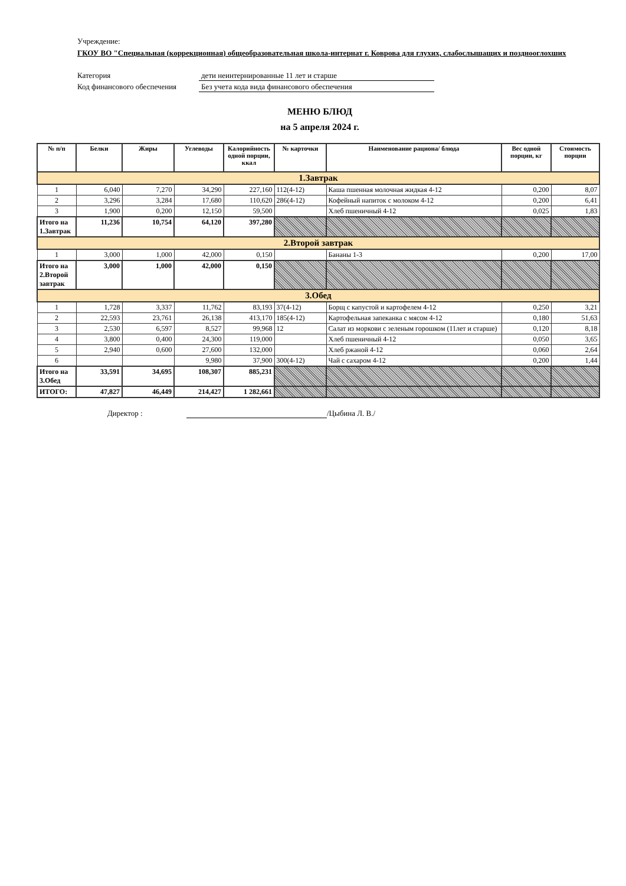Учреждение:
ГКОУ ВО "Специальная (коррекционная) общеобразовательная школа-интернат г. Коврова для глухих, слабослышащих и позднооглохших
Категория дети неинтернированные 11 лет и старше
Код финансового обеспечения Без учета кода вида финансового обеспечения
МЕНЮ БЛЮД
на 5 апреля 2024 г.
| № п/п | Белки | Жиры | Углеводы | Калорийность одной порции, ккал | № карточки | Наименование рациона/ блюда | Вес одной порции, кг | Стоимость порции |
| --- | --- | --- | --- | --- | --- | --- | --- | --- |
| 1.Завтрак | | | | | | | | |
| 1 | 6,040 | 7,270 | 34,290 | 227,160 | 112(4-12) | Каша пшенная молочная жидкая 4-12 | 0,200 | 8,07 |
| 2 | 3,296 | 3,284 | 17,680 | 110,620 | 286(4-12) | Кофейный напиток с молоком 4-12 | 0,200 | 6,41 |
| 3 | 1,900 | 0,200 | 12,150 | 59,500 | | Хлеб пшеничный 4-12 | 0,025 | 1,83 |
| Итого на 1.Завтрак | 11,236 | 10,754 | 64,120 | 397,280 | | | | |
| 2.Второй завтрак | | | | | | | | |
| 1 | 3,000 | 1,000 | 42,000 | 0,150 | | Бананы 1-3 | 0,200 | 17,00 |
| Итого на 2.Второй завтрак | 3,000 | 1,000 | 42,000 | 0,150 | | | | |
| 3.Обед | | | | | | | | |
| 1 | 1,728 | 3,337 | 11,762 | 83,193 | 37(4-12) | Борщ с капустой и картофелем 4-12 | 0,250 | 3,21 |
| 2 | 22,593 | 23,761 | 26,138 | 413,170 | 185(4-12) | Картофельная запеканка с мясом 4-12 | 0,180 | 51,63 |
| 3 | 2,530 | 6,597 | 8,527 | 99,968 | 12 | Салат из моркови с зеленым горошком (11лет и старше) | 0,120 | 8,18 |
| 4 | 3,800 | 0,400 | 24,300 | 119,000 | | Хлеб пшеничный 4-12 | 0,050 | 3,65 |
| 5 | 2,940 | 0,600 | 27,600 | 132,000 | | Хлеб ржаной 4-12 | 0,060 | 2,64 |
| 6 | | | 9,980 | 37,900 | 300(4-12) | Чай с сахаром 4-12 | 0,200 | 1,44 |
| Итого на 3.Обед | 33,591 | 34,695 | 108,307 | 885,231 | | | | |
| ИТОГО: | 47,827 | 46,449 | 214,427 | 1 282,661 | | | | |
Директор : /Цыбина Л. В./